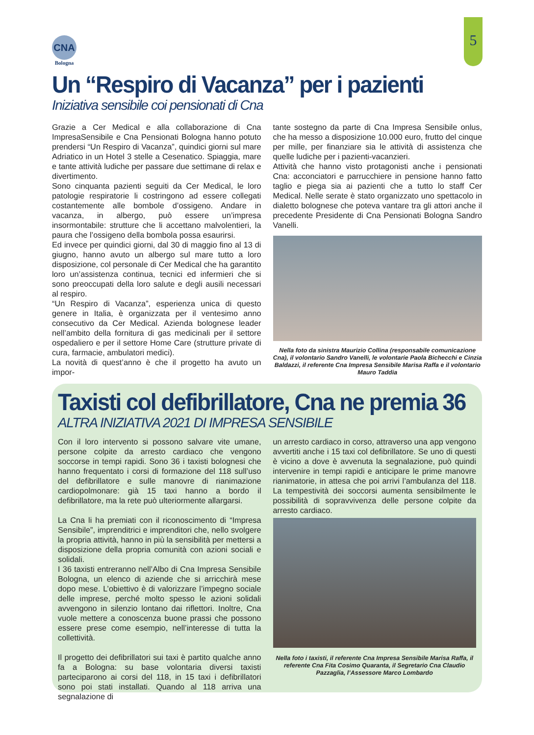CNA
Bologna
5
Un “Respiro di Vacanza” per i pazienti
Iniziativa sensibile coi pensionati di Cna
Grazie a Cer Medical e alla collaborazione di Cna ImpresaSensibile e Cna Pensionati Bologna hanno potuto prendersi “Un Respiro di Vacanza”, quindici giorni sul mare Adriatico in un Hotel 3 stelle a Cesenatico. Spiaggia, mare e tante attività ludiche per passare due settimane di relax e divertimento.
Sono cinquanta pazienti seguiti da Cer Medical, le loro patologie respiratorie li costringono ad essere collegati costantemente alle bombole d’ossigeno. Andare in vacanza, in albergo, può essere un’impresa insormontabile: strutture che li accettano malvolentieri, la paura che l’ossigeno della bombola possa esaurirsi.
Ed invece per quindici giorni, dal 30 di maggio fino al 13 di giugno, hanno avuto un albergo sul mare tutto a loro disposizione, col personale di Cer Medical che ha garantito loro un’assistenza continua, tecnici ed infermieri che si sono preoccupati della loro salute e degli ausili necessari al respiro.
“Un Respiro di Vacanza”, esperienza unica di questo genere in Italia, è organizzata per il ventesimo anno consecutivo da Cer Medical. Azienda bolognese leader nell’ambito della fornitura di gas medicinali per il settore ospedaliero e per il settore Home Care (strutture private di cura, farmacie, ambulatori medici).
La novità di quest’anno è che il progetto ha avuto un impor-
tante sostegno da parte di Cna Impresa Sensibile onlus, che ha messo a disposizione 10.000 euro, frutto del cinque per mille, per finanziare sia le attività di assistenza che quelle ludiche per i pazienti-vacanzieri.
Attività che hanno visto protagonisti anche i pensionati Cna: acconciatori e parrucchiere in pensione hanno fatto taglio e piega sia ai pazienti che a tutto lo staff Cer Medical. Nelle serate è stato organizzato uno spettacolo in dialetto bolognese che poteva vantare tra gli attori anche il precedente Presidente di Cna Pensionati Bologna Sandro Vanelli.
Nella foto da sinistra Maurizio Collina (responsabile comunicazione Cna), il volontario Sandro Vanelli, le volontarie Paola Bichecchi e Cinzia Baldazzi, il referente Cna Impresa Sensibile Marisa Raffa e il volontario Mauro Taddia
Taxisti col defibrillatore, Cna ne premia 36
ALTRA INIZIATIVA 2021 DI IMPRESA SENSIBILE
Con il loro intervento si possono salvare vite umane, persone colpite da arresto cardiaco che vengono soccorse in tempi rapidi. Sono 36 i taxisti bolognesi che hanno frequentato i corsi di formazione del 118 sull’uso del defibrillatore e sulle manovre di rianimazione cardiopolmonare: già 15 taxi hanno a bordo il defibrillatore, ma la rete può ulteriormente allargarsi.
La Cna li ha premiati con il riconoscimento di “Impresa Sensibile”, imprenditrici e imprenditori che, nello svolgere la propria attività, hanno in più la sensibilità per mettersi a disposizione della propria comunità con azioni sociali e solidali.
I 36 taxisti entreranno nell’Albo di Cna Impresa Sensibile Bologna, un elenco di aziende che si arricchirà mese dopo mese. L’obiettivo è di valorizzare l’impegno sociale delle imprese, perché molto spesso le azioni solidali avvengono in silenzio lontano dai riflettori. Inoltre, Cna vuole mettere a conoscenza buone prassi che possono essere prese come esempio, nell’interesse di tutta la collettività.
Il progetto dei defibrillatori sui taxi è partito qualche anno fa a Bologna: su base volontaria diversi taxisti parteciparono ai corsi del 118, in 15 taxi i defibrillatori sono poi stati installati. Quando al 118 arriva una segnalazione di
un arresto cardiaco in corso, attraverso una app vengono avvertiti anche i 15 taxi col defibrillatore. Se uno di questi è vicino a dove è avvenuta la segnalazione, può quindi intervenire in tempi rapidi e anticipare le prime manovre rianimatorie, in attesa che poi arrivi l’ambulanza del 118. La tempestività dei soccorsi aumenta sensibilmente le possibilità di sopravvivenza delle persone colpite da arresto cardiaco.
Nella foto i taxisti, il referente Cna Impresa Sensibile Marisa Raffa, il referente Cna Fita Cosimo Quaranta, il Segretario Cna Claudio Pazzaglia, l’Assessore Marco Lombardo